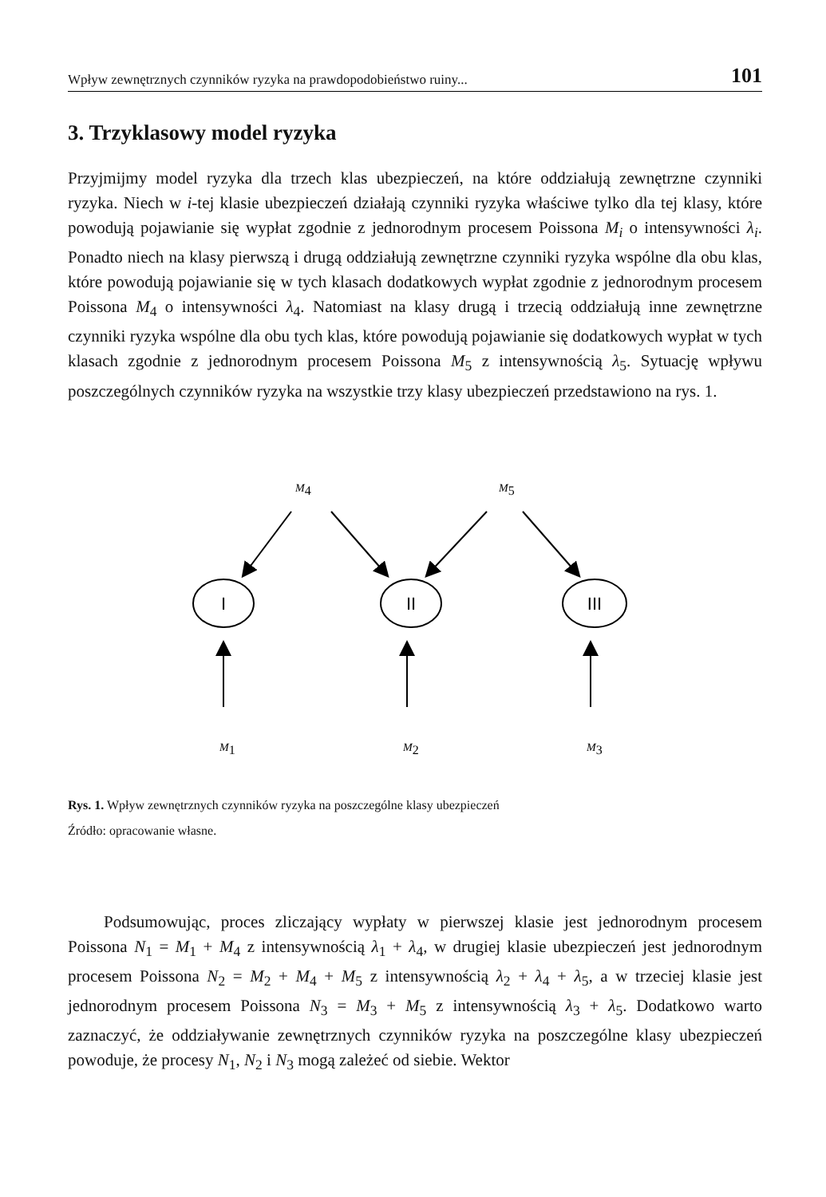Wpływ zewnętrznych czynników ryzyka na prawdopodobieństwo ruiny... 101
3. Trzyklasowy model ryzyka
Przyjmijmy model ryzyka dla trzech klas ubezpieczeń, na które oddziałują zewnętrzne czynniki ryzyka. Niech w i-tej klasie ubezpieczeń działają czynniki ryzyka właściwe tylko dla tej klasy, które powodują pojawianie się wypłat zgodnie z jednorodnym procesem Poissona M<sub>i</sub> o intensywności λ<sub>i</sub>. Ponadto niech na klasy pierwszą i drugą oddziałują zewnętrzne czynniki ryzyka wspólne dla obu klas, które powodują pojawianie się w tych klasach dodatkowych wypłat zgodnie z jednorodnym procesem Poissona M<sub>4</sub> o intensywności λ<sub>4</sub>. Natomiast na klasy drugą i trzecią oddziałują inne zewnętrzne czynniki ryzyka wspólne dla obu tych klas, które powodują pojawianie się dodatkowych wypłat w tych klasach zgodnie z jednorodnym procesem Poissona M<sub>5</sub> z intensywnością λ<sub>5</sub>. Sytuację wpływu poszczególnych czynników ryzyka na wszystkie trzy klasy ubezpieczeń przedstawiono na rys. 1.
M4
M5
I
II
III
M1
M2
M3
Rys. 1. Wpływ zewnętrznych czynników ryzyka na poszczególne klasy ubezpieczeń
Źródło: opracowanie własne.
Podsumowując, proces zliczający wypłaty w pierwszej klasie jest jednorodnym procesem Poissona N<sub>1</sub> = M<sub>1</sub> + M<sub>4</sub> z intensywnością λ<sub>1</sub> + λ<sub>4</sub>, w drugiej klasie ubezpieczeń jest jednorodnym procesem Poissona N<sub>2</sub> = M<sub>2</sub> + M<sub>4</sub> + M<sub>5</sub> z intensywnością λ<sub>2</sub> + λ<sub>4</sub> + λ<sub>5</sub>, a w trzeciej klasie jest jednorodnym procesem Poissona N<sub>3</sub> = M<sub>3</sub> + M<sub>5</sub> z intensywnością λ<sub>3</sub> + λ<sub>5</sub>. Dodatkowo warto zaznaczyć, że oddziaływanie zewnętrznych czynników ryzyka na poszczególne klasy ubezpieczeń powoduje, że procesy N<sub>1</sub>, N<sub>2</sub> i N<sub>3</sub> mogą zależeć od siebie. Wektor